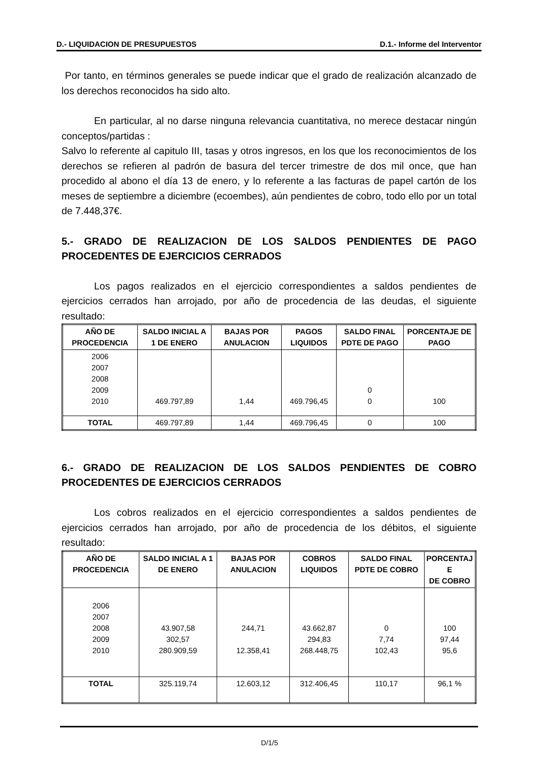D.- LIQUIDACION DE PRESUPUESTOS D.1.- Informe del Interventor
Por tanto, en términos generales se puede indicar que el grado de realización alcanzado de los derechos reconocidos ha sido alto.
En particular, al no darse ninguna relevancia cuantitativa, no merece destacar ningún conceptos/partidas :
Salvo lo referente al capitulo III, tasas y otros ingresos, en los que los reconocimientos de los derechos se refieren al padrón de basura del tercer trimestre de dos mil once, que han procedido al abono el día 13 de enero, y lo referente a las facturas de papel cartón de los meses de septiembre a diciembre (ecoembes), aún pendientes de cobro, todo ello por un total de 7.448,37€.
5.- GRADO DE REALIZACION DE LOS SALDOS PENDIENTES DE PAGO PROCEDENTES DE EJERCICIOS CERRADOS
Los pagos realizados en el ejercicio correspondientes a saldos pendientes de ejercicios cerrados han arrojado, por año de procedencia de las deudas, el siguiente resultado:
| AÑO DE PROCEDENCIA | SALDO INICIAL A 1 DE ENERO | BAJAS POR ANULACION | PAGOS LIQUIDOS | SALDO FINAL PDTE DE PAGO | PORCENTAJE DE PAGO |
| --- | --- | --- | --- | --- | --- |
| 2006 2007 2008 2009 2010 | 469.797,89 | 1,44 | 469.796,45 | 0 0 | 100 |
| TOTAL | 469.797,89 | 1,44 | 469.796,45 | 0 | 100 |
6.- GRADO DE REALIZACION DE LOS SALDOS PENDIENTES DE COBRO PROCEDENTES DE EJERCICIOS CERRADOS
Los cobros realizados en el ejercicio correspondientes a saldos pendientes de ejercicios cerrados han arrojado, por año de procedencia de los débitos, el siguiente resultado:
| AÑO DE PROCEDENCIA | SALDO INICIAL A 1 DE ENERO | BAJAS POR ANULACION | COBROS LIQUIDOS | SALDO FINAL PDTE DE COBRO | PORCENTAJ E DE COBRO |
| --- | --- | --- | --- | --- | --- |
| 2006 2007 2008 2009 2010 | 43.907,58 302,57 280.909,59 | 244,71 12.358,41 | 43.662,87 294,83 268.448,75 | 0 7,74 102,43 | 100 97,44 95,6 |
| TOTAL | 325.119,74 | 12.603,12 | 312.406,45 | 110,17 | 96,1 % |
D/1/5